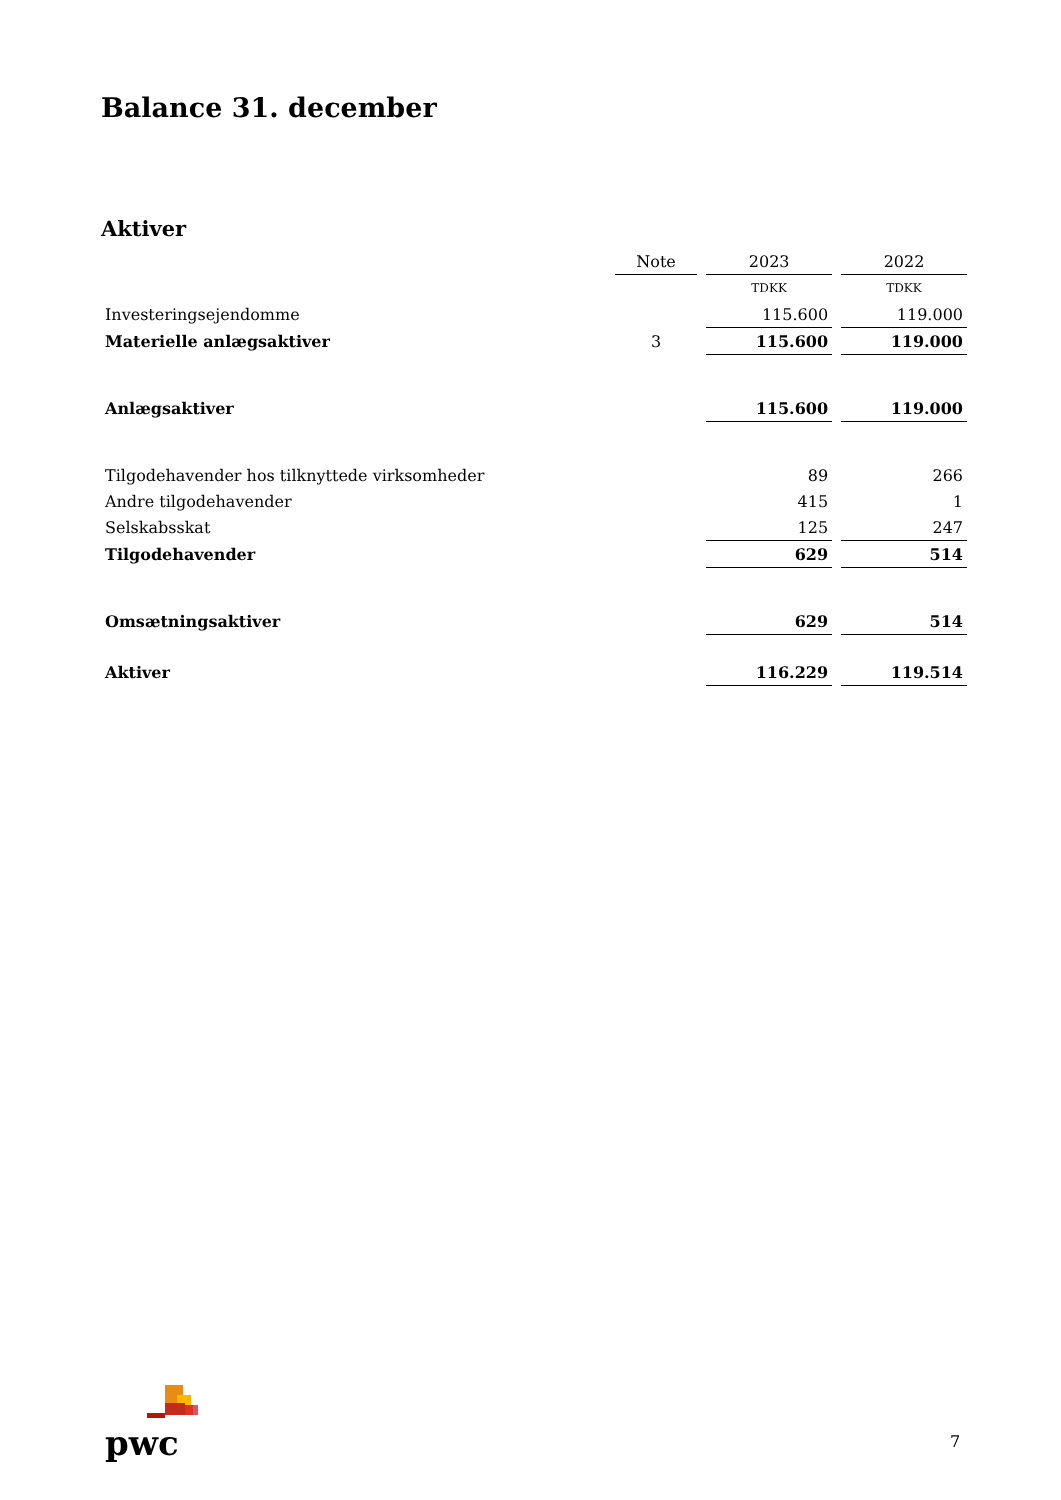Balance 31. december
Aktiver
| | Note | | 2023 | | 2022 |
| --- | --- | --- | --- | --- | --- |
| | | | TDKK | | TDKK |
| Investeringsejendomme | | | 115.600 | | 119.000 |
| Materielle anlægsaktiver | 3 | | 115.600 | | 119.000 |
| Anlægsaktiver | | | 115.600 | | 119.000 |
| Tilgodehavender hos tilknyttede virksomheder | | | 89 | | 266 |
| Andre tilgodehavender | | | 415 | | 1 |
| Selskabsskat | | | 125 | | 247 |
| Tilgodehavender | | | 629 | | 514 |
| Omsætningsaktiver | | | 629 | | 514 |
| Aktiver | | | 116.229 | | 119.514 |
pwc
7